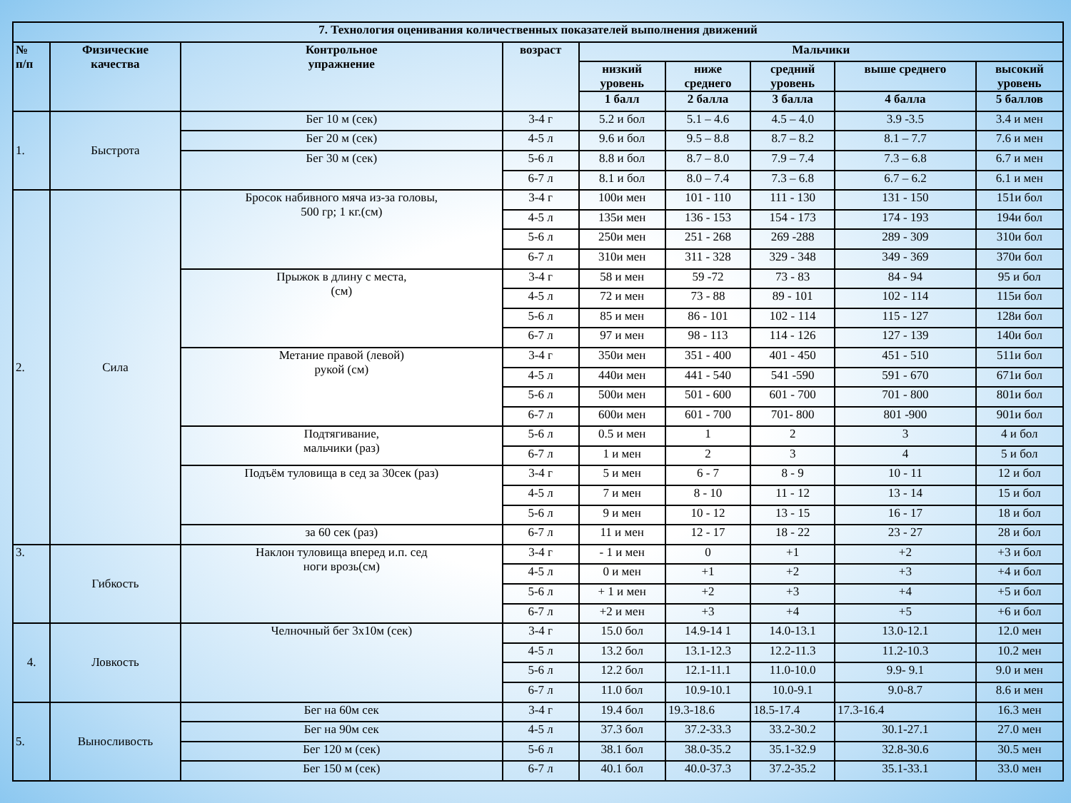| 7. Технология оценивания количественных показателей выполнения движений | | | | | | | | |
| --- | --- | --- | --- | --- | --- | --- | --- | --- |
| № п/п | Физические качества | Контрольное упражнение | возраст | Мальчики | | | | |
| | | | | низкий уровень | ниже среднего | средний уровень | выше среднего | высокий уровень |
| | | | | 1 балл | 2 балла | 3 балла | 4 балла | 5 баллов |
| 1. | Быстрота | Бег 10 м (сек) | 3-4 г | 5.2 и бол | 5.1 – 4.6 | 4.5 – 4.0 | 3.9 -3.5 | 3.4 и мен |
| | | Бег 20 м (сек) | 4-5 л | 9.6 и бол | 9.5 – 8.8 | 8.7 – 8.2 | 8.1 – 7.7 | 7.6 и мен |
| | | Бег 30 м (сек) | 5-6 л | 8.8 и бол | 8.7 – 8.0 | 7.9 – 7.4 | 7.3 – 6.8 | 6.7 и мен |
| | | | 6-7 л | 8.1 и бол | 8.0 – 7.4 | 7.3 – 6.8 | 6.7 – 6.2 | 6.1 и мен |
| 2. | Сила | Бросок набивного мяча из-за головы, 500 гр; 1 кг.(см) | 3-4 г | 100и мен | 101 - 110 | 111 - 130 | 131 - 150 | 151и бол |
| | | | 4-5 л | 135и мен | 136 - 153 | 154 - 173 | 174 - 193 | 194и бол |
| | | | 5-6 л | 250и мен | 251 - 268 | 269 -288 | 289 - 309 | 310и бол |
| | | | 6-7 л | 310и мен | 311 - 328 | 329 - 348 | 349 - 369 | 370и бол |
| | | Прыжок в длину с места, (см) | 3-4 г | 58 и мен | 59 -72 | 73 - 83 | 84 - 94 | 95 и бол |
| | | | 4-5 л | 72 и мен | 73 - 88 | 89 - 101 | 102 - 114 | 115и бол |
| | | | 5-6 л | 85 и мен | 86 - 101 | 102 - 114 | 115 - 127 | 128и бол |
| | | | 6-7 л | 97 и мен | 98 - 113 | 114 - 126 | 127 - 139 | 140и бол |
| | | Метание правой (левой) рукой (см) | 3-4 г | 350и мен | 351 - 400 | 401 - 450 | 451 - 510 | 511и бол |
| | | | 4-5 л | 440и мен | 441 - 540 | 541 -590 | 591 - 670 | 671и бол |
| | | | 5-6 л | 500и мен | 501 - 600 | 601 - 700 | 701 - 800 | 801и бол |
| | | | 6-7 л | 600и мен | 601 - 700 | 701- 800 | 801 -900 | 901и бол |
| | | Подтягивание, мальчики (раз) | 5-6 л | 0.5 и мен | 1 | 2 | 3 | 4 и бол |
| | | | 6-7 л | 1 и мен | 2 | 3 | 4 | 5 и бол |
| | | Подъём туловища в сед за 30сек (раз) | 3-4 г | 5 и мен | 6 - 7 | 8 - 9 | 10 - 11 | 12 и бол |
| | | | 4-5 л | 7 и мен | 8 - 10 | 11 - 12 | 13 - 14 | 15 и бол |
| | | | 5-6 л | 9 и мен | 10 - 12 | 13 - 15 | 16 - 17 | 18 и бол |
| | | за 60 сек (раз) | 6-7 л | 11 и мен | 12 - 17 | 18 - 22 | 23 - 27 | 28 и бол |
| 3. | Гибкость | Наклон туловища вперед и.п. сед ноги врозь(см) | 3-4 г | - 1 и мен | 0 | +1 | +2 | +3 и бол |
| | | | 4-5 л | 0 и мен | +1 | +2 | +3 | +4 и бол |
| | | | 5-6 л | + 1 и мен | +2 | +3 | +4 | +5 и бол |
| | | | 6-7 л | +2 и мен | +3 | +4 | +5 | +6 и бол |
| 4. | Ловкость | Челночный бег 3х10м (сек) | 3-4 г | 15.0 бол | 14.9-14 1 | 14.0-13.1 | 13.0-12.1 | 12.0 мен |
| | | | 4-5 л | 13.2 бол | 13.1-12.3 | 12.2-11.3 | 11.2-10.3 | 10.2 мен |
| | | | 5-6 л | 12.2 бол | 12.1-11.1 | 11.0-10.0 | 9.9- 9.1 | 9.0 и мен |
| | | | 6-7 л | 11.0 бол | 10.9-10.1 | 10.0-9.1 | 9.0-8.7 | 8.6 и мен |
| 5. | Выносливость | Бег на 60м сек | 3-4 г | 19.4 бол | 19.3-18.6 | 18.5-17.4 | 17.3-16.4 | 16.3 мен |
| | | Бег на 90м сек | 4-5 л | 37.3 бол | 37.2-33.3 | 33.2-30.2 | 30.1-27.1 | 27.0 мен |
| | | Бег 120 м (сек) | 5-6 л | 38.1 бол | 38.0-35.2 | 35.1-32.9 | 32.8-30.6 | 30.5 мен |
| | | Бег 150 м (сек) | 6-7 л | 40.1 бол | 40.0-37.3 | 37.2-35.2 | 35.1-33.1 | 33.0 мен |